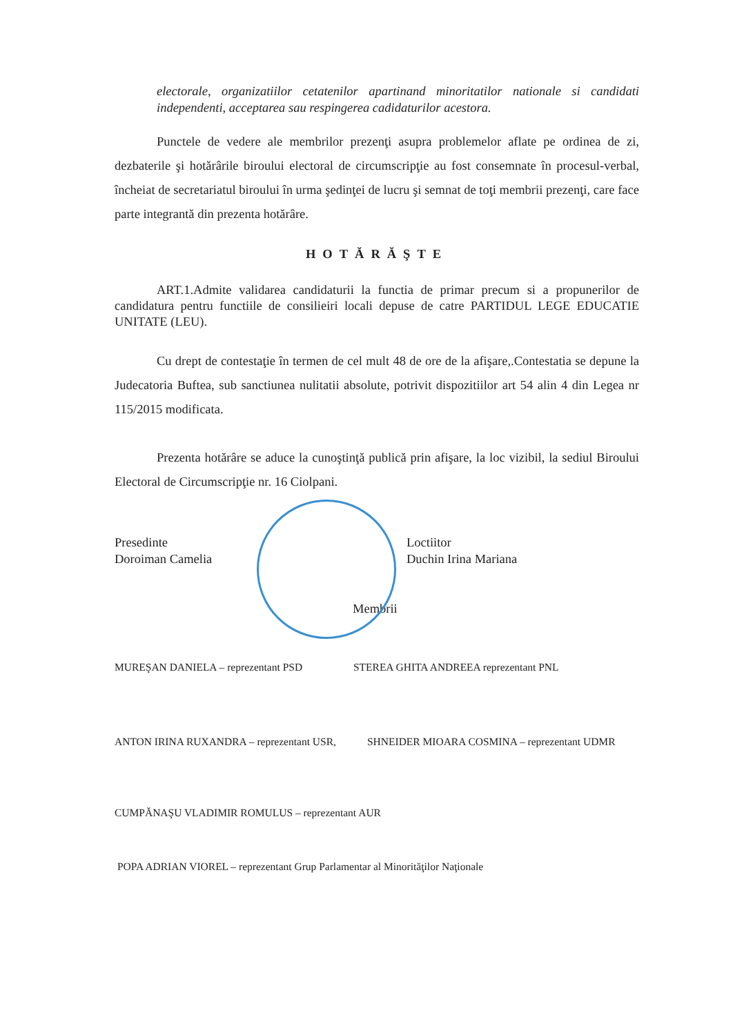electorale, organizatiilor cetatenilor apartinand minoritatilor nationale si candidati independenti, acceptarea sau respingerea cadidaturilor acestora.
Punctele de vedere ale membrilor prezenţi asupra problemelor aflate pe ordinea de zi, dezbaterile şi hotărârile biroului electoral de circumscripţie au fost consemnate în procesul-verbal, încheiat de secretariatul biroului în urma şedinţei de lucru şi semnat de toţi membrii prezenţi, care face parte integrantă din prezenta hotărâre.
HOTĂRĂŞTE
ART.1.Admite validarea candidaturii la functia de primar precum si a propunerilor de candidatura pentru functiile de consilieiri locali depuse de catre PARTIDUL LEGE EDUCATIE UNITATE (LEU).
Cu drept de contestaţie în termen de cel mult 48 de ore de la afişare,.Contestatia se depune la Judecatoria Buftea, sub sanctiunea nulitatii absolute, potrivit dispozitiilor art 54 alin 4 din Legea nr 115/2015 modificata.
Prezenta hotărâre se aduce la cunoştinţă publică prin afişare, la loc vizibil, la sediul Biroului Electoral de Circumscripţie nr. 16 Ciolpani.
Presedinte
Doroiman Camelia
Loctiitor
Duchin Irina Mariana
Membrii
MUREŞAN DANIELA – reprezentant PSD STEREA GHITA ANDREEA reprezentant PNL
ANTON IRINA RUXANDRA – reprezentant USR, SHNEIDER MIOARA COSMINA – reprezentant UDMR
CUMPĂNAŞU VLADIMIR ROMULUS – reprezentant AUR
POPA ADRIAN VIOREL – reprezentant Grup Parlamentar al Minorităţilor Naţionale